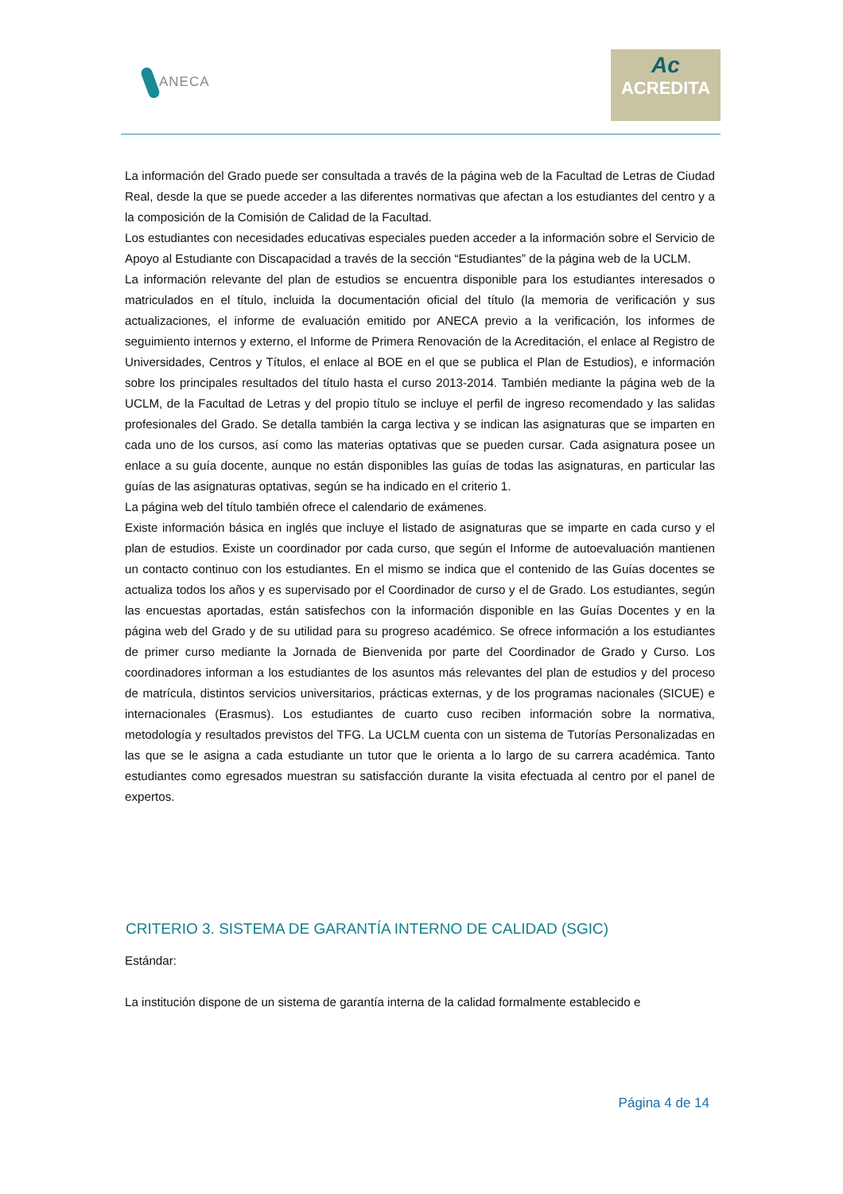ANECA
Ac
ACREDITA
La información del Grado puede ser consultada a través de la página web de la Facultad de Letras de Ciudad Real, desde la que se puede acceder a las diferentes normativas que afectan a los estudiantes del centro y a la composición de la Comisión de Calidad de la Facultad.
Los estudiantes con necesidades educativas especiales pueden acceder a la información sobre el Servicio de Apoyo al Estudiante con Discapacidad a través de la sección “Estudiantes” de la página web de la UCLM.
La información relevante del plan de estudios se encuentra disponible para los estudiantes interesados o matriculados en el título, incluida la documentación oficial del título (la memoria de verificación y sus actualizaciones, el informe de evaluación emitido por ANECA previo a la verificación, los informes de seguimiento internos y externo, el Informe de Primera Renovación de la Acreditación, el enlace al Registro de Universidades, Centros y Títulos, el enlace al BOE en el que se publica el Plan de Estudios), e información sobre los principales resultados del título hasta el curso 2013-2014. También mediante la página web de la UCLM, de la Facultad de Letras y del propio título se incluye el perfil de ingreso recomendado y las salidas profesionales del Grado. Se detalla también la carga lectiva y se indican las asignaturas que se imparten en cada uno de los cursos, así como las materias optativas que se pueden cursar. Cada asignatura posee un enlace a su guía docente, aunque no están disponibles las guías de todas las asignaturas, en particular las guías de las asignaturas optativas, según se ha indicado en el criterio 1.
La página web del título también ofrece el calendario de exámenes.
Existe información básica en inglés que incluye el listado de asignaturas que se imparte en cada curso y el plan de estudios. Existe un coordinador por cada curso, que según el Informe de autoevaluación mantienen un contacto continuo con los estudiantes. En el mismo se indica que el contenido de las Guías docentes se actualiza todos los años y es supervisado por el Coordinador de curso y el de Grado. Los estudiantes, según las encuestas aportadas, están satisfechos con la información disponible en las Guías Docentes y en la página web del Grado y de su utilidad para su progreso académico. Se ofrece información a los estudiantes de primer curso mediante la Jornada de Bienvenida por parte del Coordinador de Grado y Curso. Los coordinadores informan a los estudiantes de los asuntos más relevantes del plan de estudios y del proceso de matrícula, distintos servicios universitarios, prácticas externas, y de los programas nacionales (SICUE) e internacionales (Erasmus). Los estudiantes de cuarto cuso reciben información sobre la normativa, metodología y resultados previstos del TFG. La UCLM cuenta con un sistema de Tutorías Personalizadas en las que se le asigna a cada estudiante un tutor que le orienta a lo largo de su carrera académica. Tanto estudiantes como egresados muestran su satisfacción durante la visita efectuada al centro por el panel de expertos.
CRITERIO 3. SISTEMA DE GARANTÍA INTERNO DE CALIDAD (SGIC)
Estándar:
La institución dispone de un sistema de garantía interna de la calidad formalmente establecido e
Página 4 de 14